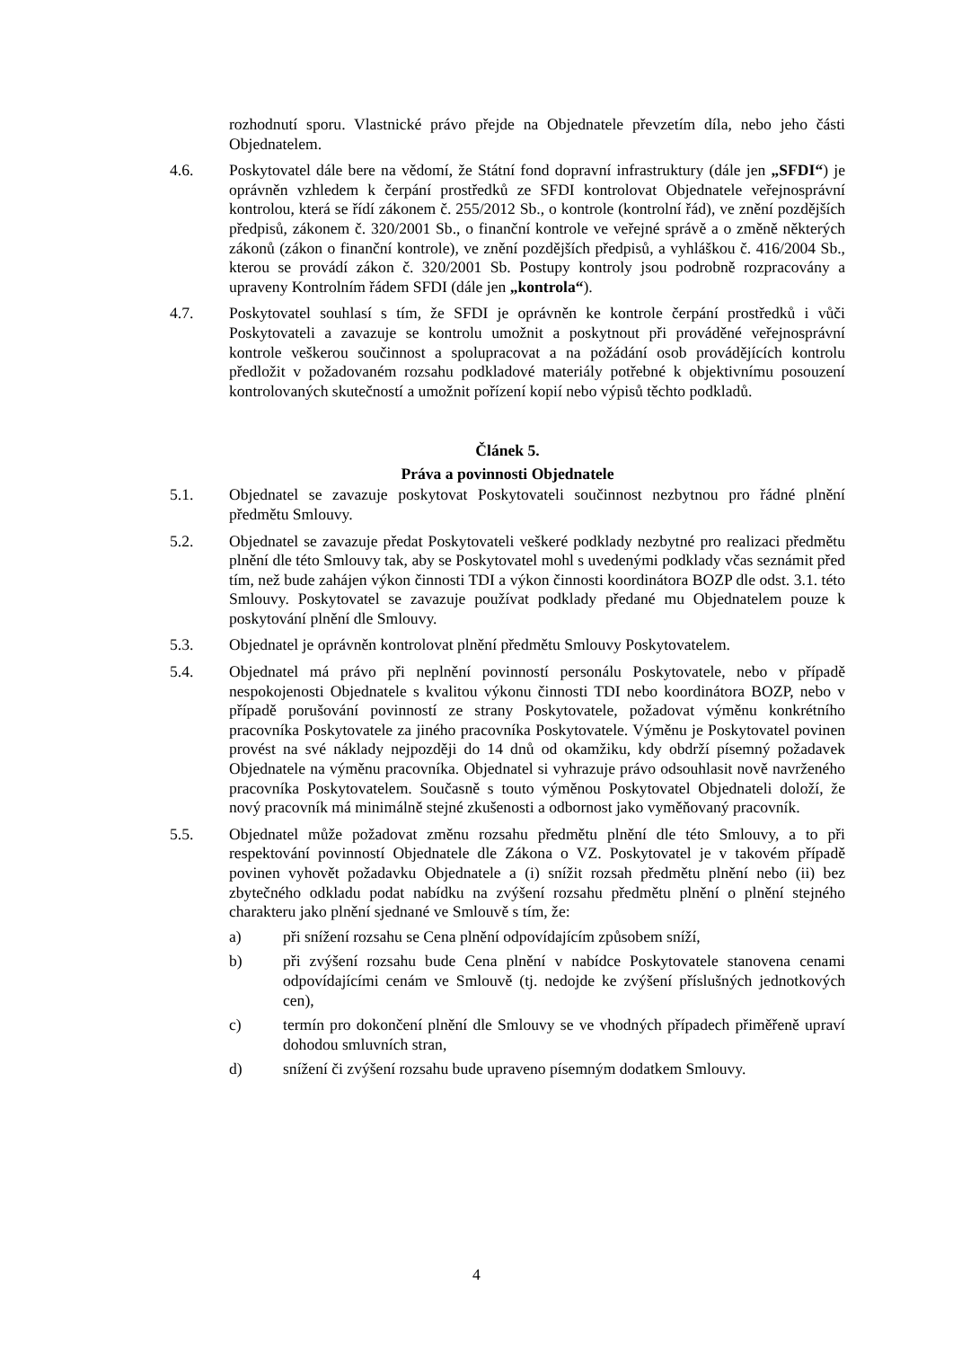rozhodnutí sporu. Vlastnické právo přejde na Objednatele převzetím díla, nebo jeho části Objednatelem.
4.6. Poskytovatel dále bere na vědomí, že Státní fond dopravní infrastruktury (dále jen „SFDI“) je oprávněn vzhledem k čerpání prostředků ze SFDI kontrolovat Objednatele veřejnosprávní kontrolou, která se řídí zákonem č. 255/2012 Sb., o kontrole (kontrolní řád), ve znění pozdějších předpisů, zákonem č. 320/2001 Sb., o finanční kontrole ve veřejné správě a o změně některých zákonů (zákon o finanční kontrole), ve znění pozdějších předpisů, a vyhláškou č. 416/2004 Sb., kterou se provádí zákon č. 320/2001 Sb. Postupy kontroly jsou podrobně rozpracovány a upraveny Kontrolním řádem SFDI (dále jen „kontrola“).
4.7. Poskytovatel souhlasí s tím, že SFDI je oprávněn ke kontrole čerpání prostředků i vůči Poskytovateli a zavazuje se kontrolu umožnit a poskytnout při prováděné veřejnosprávní kontrole veškerou součinnost a spolupracovat a na požádání osob provádějících kontrolu předložit v požadovaném rozsahu podkladové materiály potřebné k objektivnímu posouzení kontrolovaných skutečností a umožnit pořízení kopií nebo výpisů těchto podkladů.
Článek 5.
Práva a povinnosti Objednatele
5.1. Objednatel se zavazuje poskytovat Poskytovateli součinnost nezbytnou pro řádné plnění předmětu Smlouvy.
5.2. Objednatel se zavazuje předat Poskytovateli veškeré podklady nezbytné pro realizaci předmětu plnění dle této Smlouvy tak, aby se Poskytovatel mohl s uvedenými podklady včas seznámit před tím, než bude zahájen výkon činnosti TDI a výkon činnosti koordinátora BOZP dle odst. 3.1. této Smlouvy. Poskytovatel se zavazuje používat podklady předané mu Objednatelem pouze k poskytování plnění dle Smlouvy.
5.3. Objednatel je oprávněn kontrolovat plnění předmětu Smlouvy Poskytovatelem.
5.4. Objednatel má právo při neplnění povinností personálu Poskytovatele, nebo v případě nespokojenosti Objednatele s kvalitou výkonu činnosti TDI nebo koordinátora BOZP, nebo v případě porušování povinností ze strany Poskytovatele, požadovat výměnu konkrétního pracovníka Poskytovatele za jiného pracovníka Poskytovatele. Výměnu je Poskytovatel povinen provést na své náklady nejpozději do 14 dnů od okamžiku, kdy obdrží písemný požadavek Objednatele na výměnu pracovníka. Objednatel si vyhrazuje právo odsouhlasit nově navrženého pracovníka Poskytovatelem. Současně s touto výměnou Poskytovatel Objednateli doloží, že nový pracovník má minimálně stejné zkušenosti a odbornost jako vyměňovaný pracovník.
5.5. Objednatel může požadovat změnu rozsahu předmětu plnění dle této Smlouvy, a to při respektování povinností Objednatele dle Zákona o VZ. Poskytovatel je v takovém případě povinen vyhovět požadavku Objednatele a (i) snížit rozsah předmětu plnění nebo (ii) bez zbytečného odkladu podat nabídku na zvýšení rozsahu předmětu plnění o plnění stejného charakteru jako plnění sjednané ve Smlouvě s tím, že:
a) při snížení rozsahu se Cena plnění odpovídajícím způsobem sníží,
b) při zvýšení rozsahu bude Cena plnění v nabídce Poskytovatele stanovena cenami odpovídajícími cenám ve Smlouvě (tj. nedojde ke zvýšení příslušných jednotkových cen),
c) termín pro dokončení plnění dle Smlouvy se ve vhodných případech přiměřeně upraví dohodou smluvních stran,
d) snížení či zvýšení rozsahu bude upraveno písemným dodatkem Smlouvy.
4